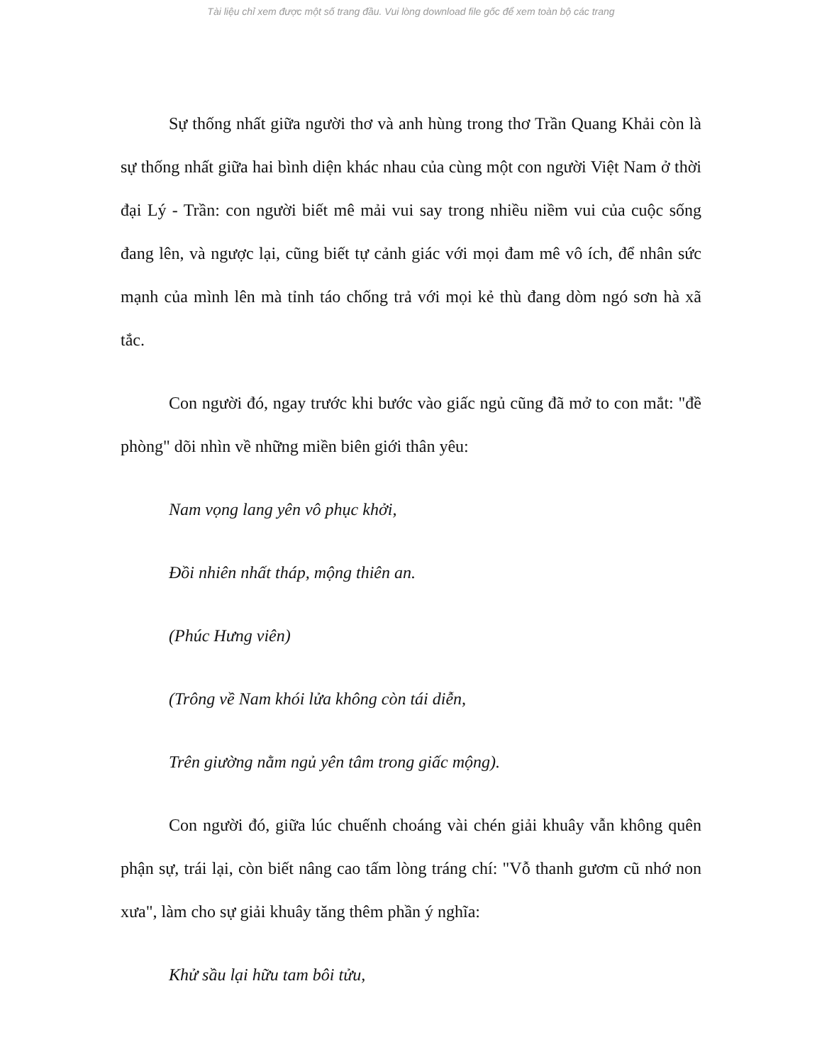Tài liệu chỉ xem được một số trang đầu. Vui lòng download file gốc để xem toàn bộ các trang
Sự thống nhất giữa người thơ và anh hùng trong thơ Trần Quang Khải còn là sự thống nhất giữa hai bình diện khác nhau của cùng một con người Việt Nam ở thời đại Lý - Trần: con người biết mê mải vui say trong nhiều niềm vui của cuộc sống đang lên, và ngược lại, cũng biết tự cảnh giác với mọi đam mê vô ích, để nhân sức mạnh của mình lên mà tỉnh táo chống trả với mọi kẻ thù đang dòm ngó sơn hà xã tắc.
Con người đó, ngay trước khi bước vào giấc ngủ cũng đã mở to con mắt: "đề phòng" dõi nhìn về những miền biên giới thân yêu:
Nam vọng lang yên vô phục khởi,
Đồi nhiên nhất tháp, mộng thiên an.
(Phúc Hưng viên)
(Trông về Nam khói lửa không còn tái diễn,
Trên giường nằm ngủ yên tâm trong giấc mộng).
Con người đó, giữa lúc chuếnh choáng vài chén giải khuây vẫn không quên phận sự, trái lại, còn biết nâng cao tấm lòng tráng chí: "Vỗ thanh gươm cũ nhớ non xưa", làm cho sự giải khuây tăng thêm phần ý nghĩa:
Khử sầu lại hữu tam bôi tửu,